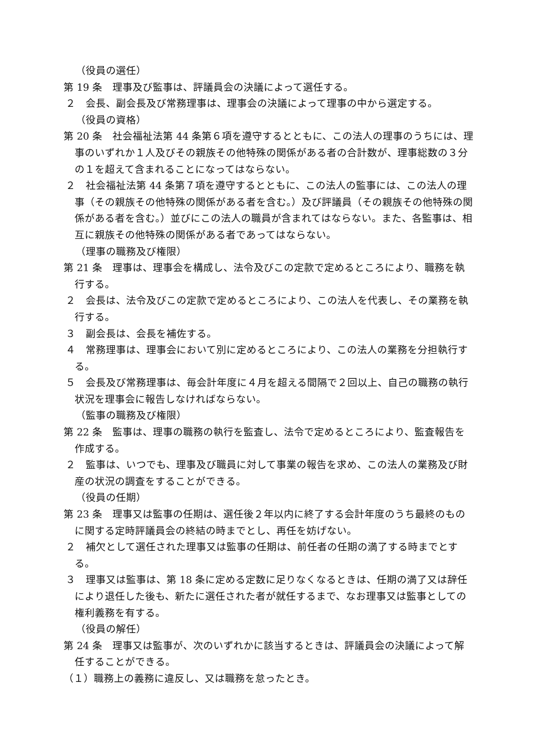（役員の選任）
第 19 条　理事及び監事は、評議員会の決議によって選任する。
２　会長、副会長及び常務理事は、理事会の決議によって理事の中から選定する。
（役員の資格）
第 20 条　社会福祉法第 44 条第６項を遵守するとともに、この法人の理事のうちには、理事のいずれか１人及びその親族その他特殊の関係がある者の合計数が、理事総数の３分の１を超えて含まれることになってはならない。
２　社会福祉法第 44 条第７項を遵守するとともに、この法人の監事には、この法人の理事（その親族その他特殊の関係がある者を含む。）及び評議員（その親族その他特殊の関係がある者を含む。）並びにこの法人の職員が含まれてはならない。また、各監事は、相互に親族その他特殊の関係がある者であってはならない。
（理事の職務及び権限）
第 21 条　理事は、理事会を構成し、法令及びこの定款で定めるところにより、職務を執行する。
２　会長は、法令及びこの定款で定めるところにより、この法人を代表し、その業務を執行する。
３　副会長は、会長を補佐する。
４　常務理事は、理事会において別に定めるところにより、この法人の業務を分担執行する。
５　会長及び常務理事は、毎会計年度に４月を超える間隔で２回以上、自己の職務の執行状況を理事会に報告しなければならない。
（監事の職務及び権限）
第 22 条　監事は、理事の職務の執行を監査し、法令で定めるところにより、監査報告を作成する。
２　監事は、いつでも、理事及び職員に対して事業の報告を求め、この法人の業務及び財産の状況の調査をすることができる。
（役員の任期）
第 23 条　理事又は監事の任期は、選任後２年以内に終了する会計年度のうち最終のものに関する定時評議員会の終結の時までとし、再任を妨げない。
２　補欠として選任された理事又は監事の任期は、前任者の任期の満了する時までとする。
３　理事又は監事は、第 18 条に定める定数に足りなくなるときは、任期の満了又は辞任により退任した後も、新たに選任された者が就任するまで、なお理事又は監事としての権利義務を有する。
（役員の解任）
第 24 条　理事又は監事が、次のいずれかに該当するときは、評議員会の決議によって解任することができる。
（１）職務上の義務に違反し、又は職務を怠ったとき。